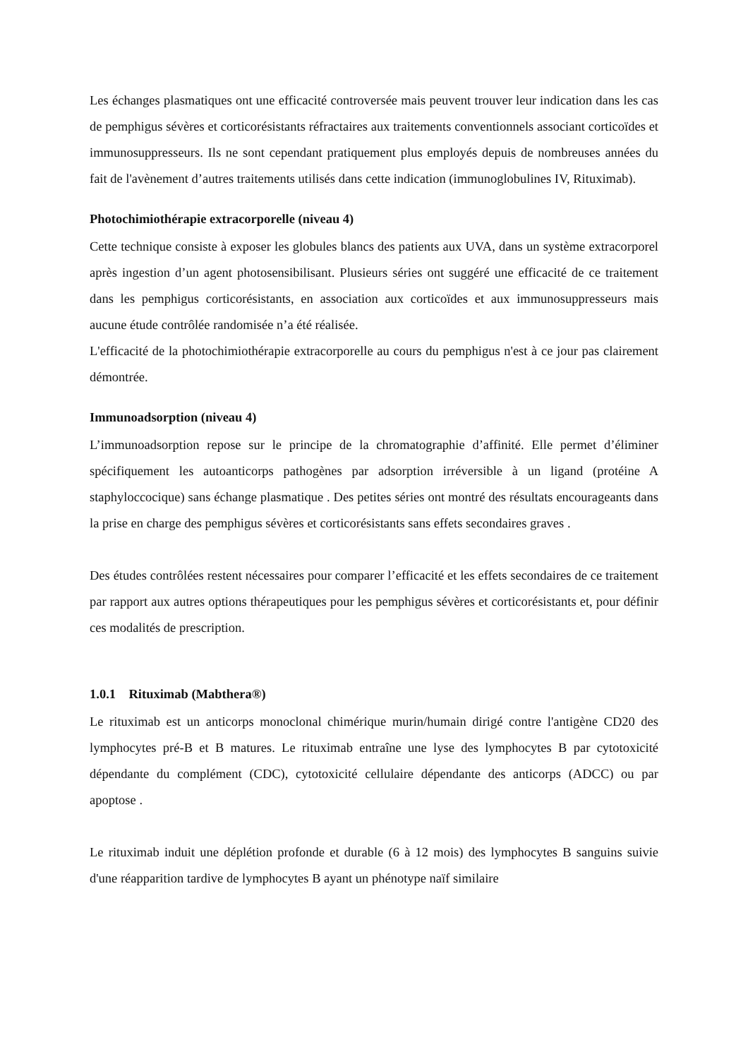Les échanges plasmatiques ont une efficacité controversée mais peuvent trouver leur indication dans les cas de pemphigus sévères et corticorésistants réfractaires aux traitements conventionnels associant corticoïdes et immunosuppresseurs. Ils ne sont cependant pratiquement plus employés depuis de nombreuses années du fait de l'avènement d’autres traitements utilisés dans cette indication (immunoglobulines IV, Rituximab).
Photochimiothérapie extracorporelle (niveau 4)
Cette technique consiste à exposer les globules blancs des patients aux UVA, dans un système extracorporel après ingestion d’un agent photosensibilisant. Plusieurs séries ont suggéré une efficacité de ce traitement dans les pemphigus corticorésistants, en association aux corticoïdes et aux immunosuppresseurs mais aucune étude contrôlée randomisée n’a été réalisée.
L'efficacité de la photochimiothérapie extracorporelle au cours du pemphigus n'est à ce jour pas clairement démontrée.
Immunoadsorption (niveau 4)
L’immunoadsorption repose sur le principe de la chromatographie d’affinité. Elle permet d’éliminer spécifiquement les autoanticorps pathogènes par adsorption irréversible à un ligand (protéine A staphyloccocique) sans échange plasmatique . Des petites séries ont montré des résultats encourageants dans la prise en charge des pemphigus sévères et corticorésistants sans effets secondaires graves .
Des études contrôlées restent nécessaires pour comparer l’efficacité et les effets secondaires de ce traitement par rapport aux autres options thérapeutiques pour les pemphigus sévères et corticorésistants et, pour définir ces modalités de prescription.
1.0.1 Rituximab (Mabthera®)
Le rituximab est un anticorps monoclonal chimérique murin/humain dirigé contre l'antigène CD20 des lymphocytes pré-B et B matures. Le rituximab entraîne une lyse des lymphocytes B par cytotoxicité dépendante du complément (CDC), cytotoxicité cellulaire dépendante des anticorps (ADCC) ou par apoptose .
Le rituximab induit une déplétion profonde et durable (6 à 12 mois) des lymphocytes B sanguins suivie d'une réapparition tardive de lymphocytes B ayant un phénotype naïf similaire